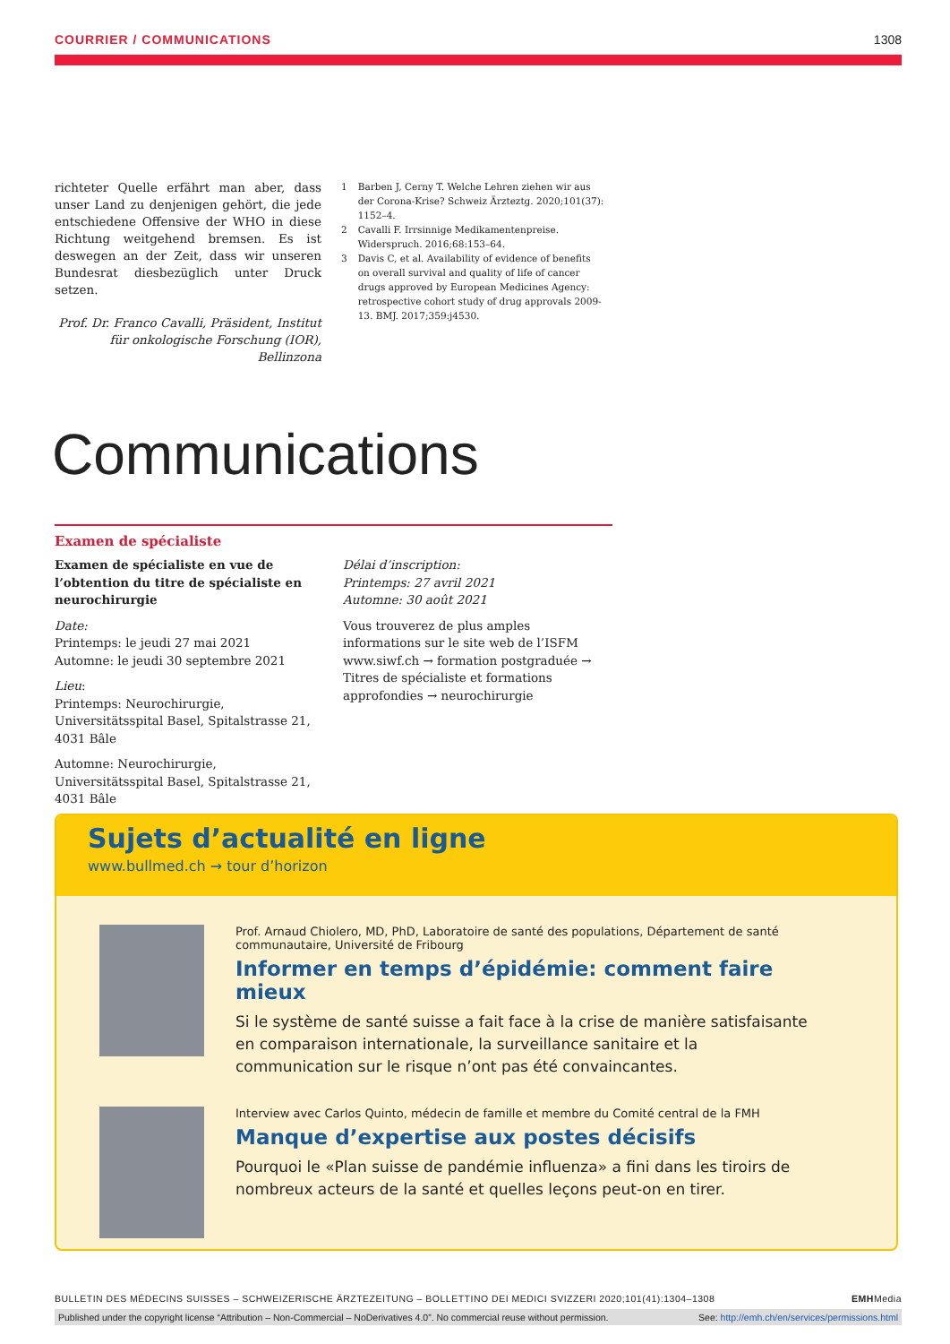COURRIER / COMMUNICATIONS 1308
richteter Quelle erfährt man aber, dass unser Land zu denjenigen gehört, die jede entschiedene Offensive der WHO in diese Richtung weitgehend bremsen. Es ist deswegen an der Zeit, dass wir unseren Bundesrat diesbezüglich unter Druck setzen.
Prof. Dr. Franco Cavalli, Präsident, Institut für onkologische Forschung (IOR), Bellinzona
1 Barben J, Cerny T. Welche Lehren ziehen wir aus der Corona-Krise? Schweiz Ärzteztg. 2020;101(37): 1152–4.
2 Cavalli F. Irrsinnige Medikamentenpreise. Widerspruch. 2016;68:153–64.
3 Davis C, et al. Availability of evidence of benefits on overall survival and quality of life of cancer drugs approved by European Medicines Agency: retrospective cohort study of drug approvals 2009-13. BMJ. 2017;359:j4530.
Communications
Examen de spécialiste
Examen de spécialiste en vue de l’obtention du titre de spécialiste en neurochirurgie
Date:
Printemps: le jeudi 27 mai 2021
Automne: le jeudi 30 septembre 2021
Lieu:
Printemps: Neurochirurgie, Universitätsspital Basel, Spitalstrasse 21, 4031 Bâle
Automne: Neurochirurgie, Universitätsspital Basel, Spitalstrasse 21, 4031 Bâle
Délai d’inscription:
Printemps: 27 avril 2021
Automne: 30 août 2021
Vous trouverez de plus amples informations sur le site web de l’ISFM www.siwf.ch → formation postgraduée → Titres de spécialiste et formations approfondies → neurochirurgie
Sujets d’actualité en ligne
www.bullmed.ch → tour d’horizon
Prof. Arnaud Chiolero, MD, PhD, Laboratoire de santé des populations, Département de santé communautaire, Université de Fribourg
Informer en temps d’épidémie: comment faire mieux
Si le système de santé suisse a fait face à la crise de manière satisfaisante en comparaison internationale, la surveillance sanitaire et la communication sur le risque n’ont pas été convaincantes.
Interview avec Carlos Quinto, médecin de famille et membre du Comité central de la FMH
Manque d’expertise aux postes décisifs
Pourquoi le «Plan suisse de pandémie influenza» a fini dans les tiroirs de nombreux acteurs de la santé et quelles leçons peut-on en tirer.
BULLETIN DES MÉDECINS SUISSES – SCHWEIZERISCHE ÄRZTEZEITUNG – BOLLETTINO DEI MEDICI SVIZZERI 2020;101(41):1304–1308 EMHMedia
Published under the copyright license “Attribution – Non-Commercial – NoDerivatives 4.0”. No commercial reuse without permission. See: http://emh.ch/en/services/permissions.html